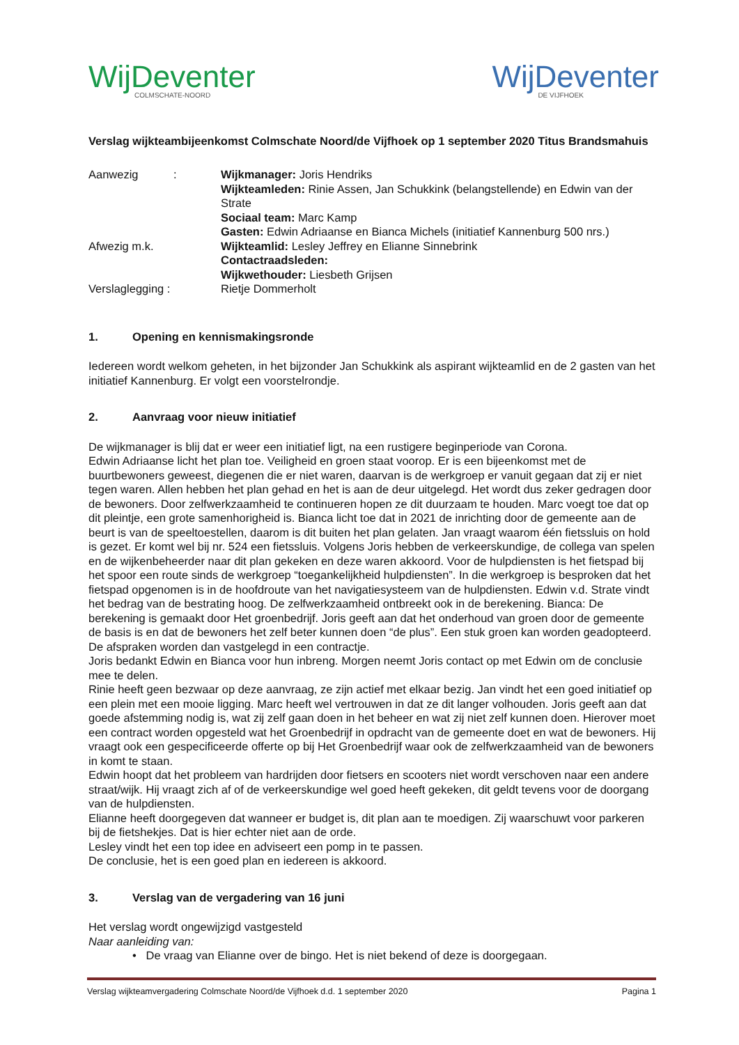WijDeventer
COLMSCHATE-NOORD
WijDeventer
DE VIJFHOEK
Verslag wijkteambijeenkomst Colmschate Noord/de Vijfhoek op 1 september 2020 Titus Brandsmahuis
| Aanwezig : | Wijkmanager: Joris Hendriks Wijkteamleden: Rinie Assen, Jan Schukkink (belangstellende) en Edwin van der Strate Sociaal team: Marc Kamp Gasten: Edwin Adriaanse en Bianca Michels (initiatief Kannenburg 500 nrs.) |
| Afwezig m.k. | Wijkteamlid: Lesley Jeffrey en Elianne Sinnebrink Contactraadsleden: Wijkwethouder: Liesbeth Grijsen |
| Verslaglegging : | Rietje Dommerholt |
1. Opening en kennismakingsronde
Iedereen wordt welkom geheten, in het bijzonder Jan Schukkink als aspirant wijkteamlid en de 2 gasten van het initiatief Kannenburg. Er volgt een voorstelrondje.
2. Aanvraag voor nieuw initiatief
De wijkmanager is blij dat er weer een initiatief ligt, na een rustigere beginperiode van Corona.
Edwin Adriaanse licht het plan toe. Veiligheid en groen staat voorop. Er is een bijeenkomst met de buurtbewoners geweest, diegenen die er niet waren, daarvan is de werkgroep er vanuit gegaan dat zij er niet tegen waren. Allen hebben het plan gehad en het is aan de deur uitgelegd. Het wordt dus zeker gedragen door de bewoners. Door zelfwerkzaamheid te continueren hopen ze dit duurzaam te houden. Marc voegt toe dat op dit pleintje, een grote samenhorigheid is. Bianca licht toe dat in 2021 de inrichting door de gemeente aan de beurt is van de speeltoestellen, daarom is dit buiten het plan gelaten. Jan vraagt waarom één fietssluis on hold is gezet. Er komt wel bij nr. 524 een fietssluis. Volgens Joris hebben de verkeerskundige, de collega van spelen en de wijkenbeheerder naar dit plan gekeken en deze waren akkoord. Voor de hulpdiensten is het fietspad bij het spoor een route sinds de werkgroep “toegankelijkheid hulpdiensten”. In die werkgroep is besproken dat het fietspad opgenomen is in de hoofdroute van het navigatiesysteem van de hulpdiensten. Edwin v.d. Strate vindt het bedrag van de bestrating hoog. De zelfwerkzaamheid ontbreekt ook in de berekening. Bianca: De berekening is gemaakt door Het groenbedrijf. Joris geeft aan dat het onderhoud van groen door de gemeente de basis is en dat de bewoners het zelf beter kunnen doen “de plus”. Een stuk groen kan worden geadopteerd. De afspraken worden dan vastgelegd in een contractje.
Joris bedankt Edwin en Bianca voor hun inbreng. Morgen neemt Joris contact op met Edwin om de conclusie mee te delen.
Rinie heeft geen bezwaar op deze aanvraag, ze zijn actief met elkaar bezig. Jan vindt het een goed initiatief op een plein met een mooie ligging. Marc heeft wel vertrouwen in dat ze dit langer volhouden. Joris geeft aan dat goede afstemming nodig is, wat zij zelf gaan doen in het beheer en wat zij niet zelf kunnen doen. Hierover moet een contract worden opgesteld wat het Groenbedrijf in opdracht van de gemeente doet en wat de bewoners. Hij vraagt ook een gespecificeerde offerte op bij Het Groenbedrijf waar ook de zelfwerkzaamheid van de bewoners in komt te staan.
Edwin hoopt dat het probleem van hardrijden door fietsers en scooters niet wordt verschoven naar een andere straat/wijk. Hij vraagt zich af of de verkeerskundige wel goed heeft gekeken, dit geldt tevens voor de doorgang van de hulpdiensten.
Elianne heeft doorgegeven dat wanneer er budget is, dit plan aan te moedigen. Zij waarschuwt voor parkeren bij de fietshekjes. Dat is hier echter niet aan de orde.
Lesley vindt het een top idee en adviseert een pomp in te passen.
De conclusie, het is een goed plan en iedereen is akkoord.
3. Verslag van de vergadering van 16 juni
Het verslag wordt ongewijzigd vastgesteld
Naar aanleiding van:
• De vraag van Elianne over de bingo. Het is niet bekend of deze is doorgegaan.
Verslag wijkteamvergadering Colmschate Noord/de Vijfhoek d.d. 1 september 2020 Pagina 1